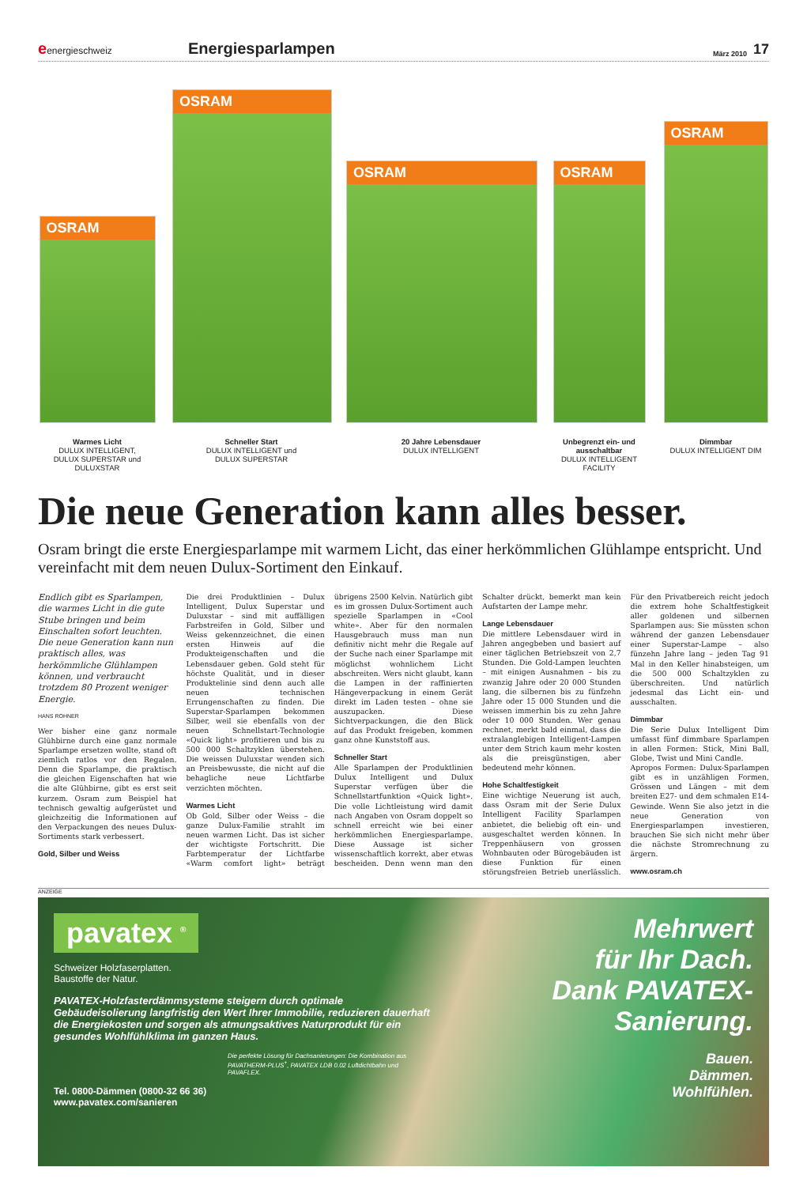eenergieschweiz
Energiesparlampen
März 2010
17
OSRAM
Warmes Licht
DULUX INTELLIGENT,
DULUX SUPERSTAR und
DULUXSTAR
OSRAM
Schneller Start
DULUX INTELLIGENT und
DULUX SUPERSTAR
OSRAM
20 Jahre Lebensdauer
DULUX INTELLIGENT
OSRAM
Unbegrenzt ein- und ausschaltbar
DULUX INTELLIGENT FACILITY
OSRAM
Dimmbar
DULUX INTELLIGENT DIM
Die neue Generation kann alles besser.
Osram bringt die erste Energiesparlampe mit warmem Licht, das einer herkömmlichen Glühlampe entspricht. Und vereinfacht mit dem neuen Dulux-Sortiment den Einkauf.
Endlich gibt es Sparlampen, die warmes Licht in die gute Stube bringen und beim Einschalten sofort leuchten. Die neue Generation kann nun praktisch alles, was herkömmliche Glühlampen können, und verbraucht trotzdem 80 Prozent weniger Energie.
HANS ROHNER
Wer bisher eine ganz normale Glühbirne durch eine ganz normale Sparlampe ersetzen wollte, stand oft ziemlich ratlos vor den Regalen. Denn die Sparlampe, die praktisch die gleichen Eigenschaften hat wie die alte Glühbirne, gibt es erst seit kurzem. Osram zum Beispiel hat technisch gewaltig aufgerüstet und gleichzeitig die Informationen auf den Verpackungen des neues Dulux-Sortiments stark verbessert.
Gold, Silber und Weiss
Die drei Produktlinien – Dulux Intelligent, Dulux Superstar und Duluxstar – sind mit auffälligen Farbstreifen in Gold, Silber und Weiss gekennzeichnet, die einen ersten Hinweis auf die Produkteigenschaften und die Lebensdauer geben. Gold steht für höchste Qualität, und in dieser Produktelinie sind denn auch alle neuen technischen Errungenschaften zu finden. Die Superstar-Sparlampen bekommen Silber, weil sie ebenfalls von der neuen Schnellstart-Technologie «Quick light» profitieren und bis zu 500 000 Schaltzyklen überstehen. Die weissen Duluxstar wenden sich an Preisbewusste, die nicht auf die behagliche neue Lichtfarbe verzichten möchten.
Warmes Licht
Ob Gold, Silber oder Weiss – die ganze Dulux-Familie strahlt im neuen warmen Licht. Das ist sicher der wichtigste Fortschritt. Die Farbtemperatur der Lichtfarbe «Warm comfort light» beträgt übrigens 2500 Kelvin. Natürlich gibt es im grossen Dulux-Sortiment auch spezielle Sparlampen in «Cool white». Aber für den normalen Hausgebrauch muss man nun definitiv nicht mehr die Regale auf der Suche nach einer Sparlampe mit möglichst wohnlichem Licht abschreiten. Wers nicht glaubt, kann die Lampen in der raffinierten Hängeverpackung in einem Gerät direkt im Laden testen – ohne sie auszupacken. Diese Sichtverpackungen, die den Blick auf das Produkt freigeben, kommen ganz ohne Kunststoff aus.
Schneller Start
Alle Sparlampen der Produktlinien Dulux Intelligent und Dulux Superstar verfügen über die Schnellstartfunktion «Quick light». Die volle Lichtleistung wird damit nach Angaben von Osram doppelt so schnell erreicht wie bei einer herkömmlichen Energiesparlampe. Diese Aussage ist sicher wissenschaftlich korrekt, aber etwas bescheiden. Denn wenn man den Schalter drückt, bemerkt man kein Aufstarten der Lampe mehr.
Lange Lebensdauer
Die mittlere Lebensdauer wird in Jahren angegbeben und basiert auf einer täglichen Betriebszeit von 2,7 Stunden. Die Gold-Lampen leuchten – mit einigen Ausnahmen – bis zu zwanzig Jahre oder 20 000 Stunden lang, die silbernen bis zu fünfzehn Jahre oder 15 000 Stunden und die weissen immerhin bis zu zehn Jahre oder 10 000 Stunden. Wer genau rechnet, merkt bald einmal, dass die extralanglebigen Intelligent-Lampen unter dem Strich kaum mehr kosten als die preisgünstigen, aber bedeutend mehr können.
Hohe Schaltfestigkeit
Eine wichtige Neuerung ist auch, dass Osram mit der Serie Dulux Intelligent Facility Sparlampen anbietet, die beliebig oft ein- und ausgeschaltet werden können. In Treppenhäusern von grossen Wohnbauten oder Bürogebäuden ist diese Funktion für einen störungsfreien Betrieb unerlässlich. Für den Privatbereich reicht jedoch die extrem hohe Schaltfestigkeit aller goldenen und silbernen Sparlampen aus: Sie müssten schon während der ganzen Lebensdauer einer Superstar-Lampe – also fünzehn Jahre lang – jeden Tag 91 Mal in den Keller hinabsteigen, um die 500 000 Schaltzyklen zu überschreiten. Und natürlich jedesmal das Licht ein- und ausschalten.
Dimmbar
Die Serie Dulux Intelligent Dim umfasst fünf dimmbare Sparlampen in allen Formen: Stick, Mini Ball, Globe, Twist und Mini Candle.
Apropos Formen: Dulux-Sparlampen gibt es in unzähligen Formen, Grössen und Längen – mit dem breiten E27- und dem schmalen E14-Gewinde. Wenn Sie also jetzt in die neue Generation von Energiesparlampen investieren, brauchen Sie sich nicht mehr über die nächste Stromrechnung zu ärgern.
www.osram.ch
ANZEIGE
pavatex <sup>®</sup>
Schweizer Holzfaserplatten.
Baustoffe der Natur.
PAVATEX-Holzfasterdämmsysteme steigern durch optimale Gebäudeisolierung langfristig den Wert Ihrer Immobilie, reduzieren dauerhaft die Energiekosten und sorgen als atmungsaktives Naturprodukt für ein gesundes Wohlfühlklima im ganzen Haus.
Die perfekte Lösung für Dachsanierungen: Die Kombination aus PAVATHERM-PLUS<sup>+</sup>, PAVATEX LDB 0.02 Luftdichtbahn und PAVAFLEX.
Tel. 0800-Dämmen (0800-32 66 36)
www.pavatex.com/sanieren
Mehrwert
für Ihr Dach.
Dank PAVATEX-
Sanierung.
Bauen.
Dämmen.
Wohlfühlen.